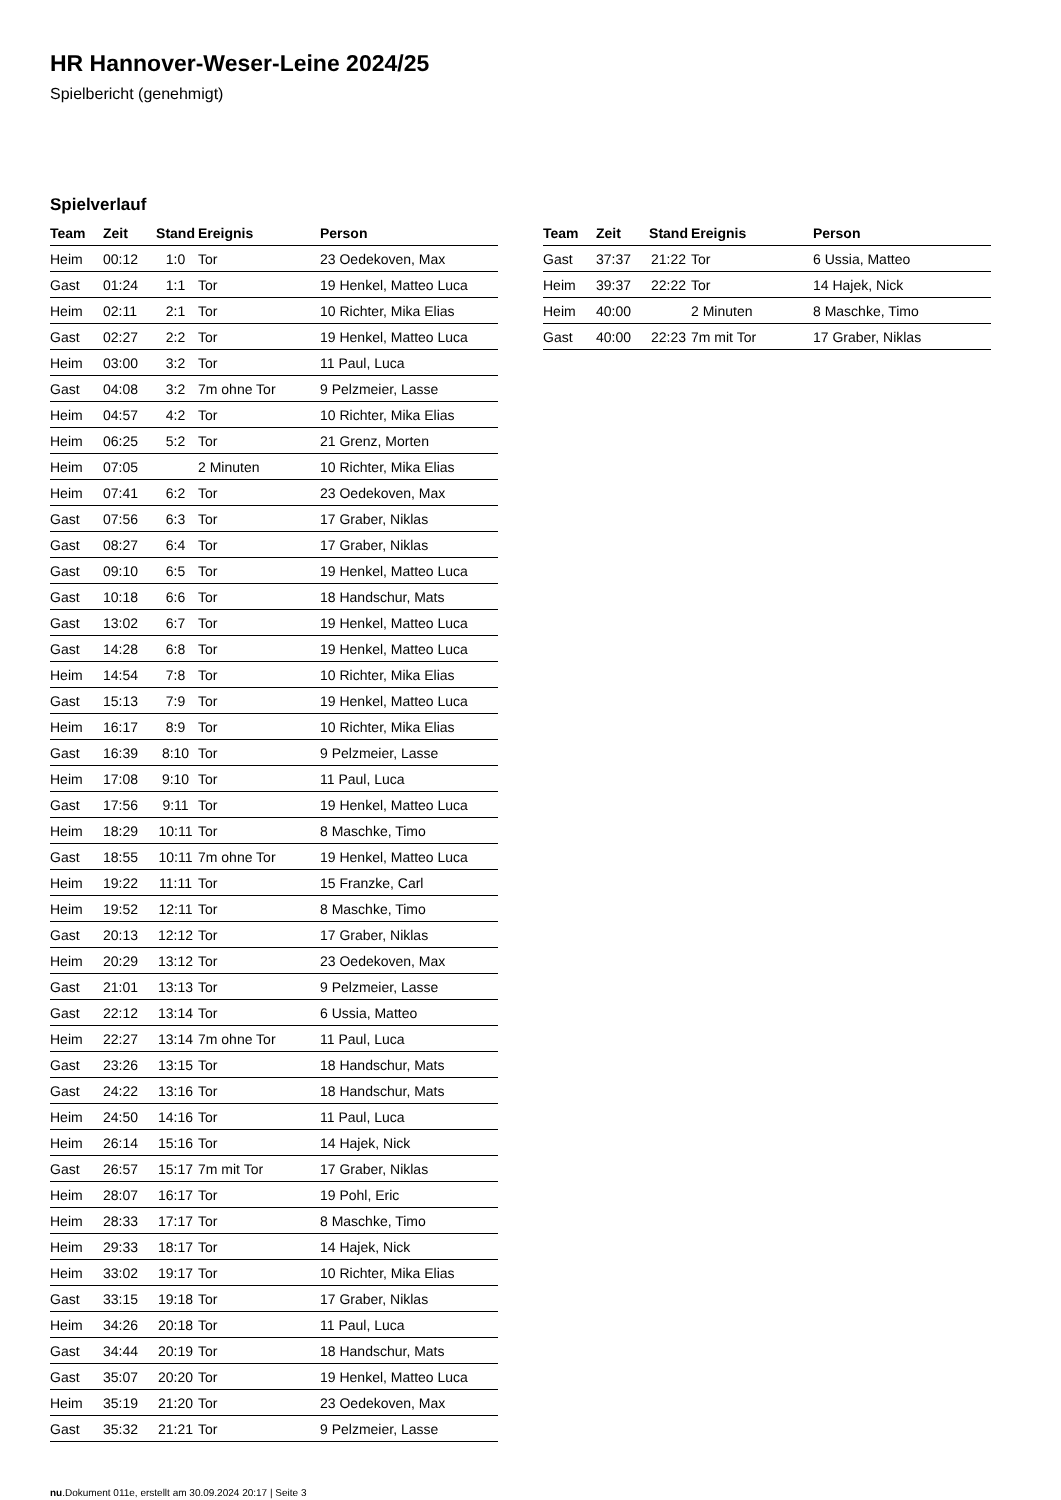HR Hannover-Weser-Leine 2024/25
Spielbericht (genehmigt)
Spielverlauf
| Team | Zeit | Stand | Ereignis | Person |
| --- | --- | --- | --- | --- |
| Heim | 00:12 | 1:0 | Tor | 23 Oedekoven, Max |
| Gast | 01:24 | 1:1 | Tor | 19 Henkel, Matteo Luca |
| Heim | 02:11 | 2:1 | Tor | 10 Richter, Mika Elias |
| Gast | 02:27 | 2:2 | Tor | 19 Henkel, Matteo Luca |
| Heim | 03:00 | 3:2 | Tor | 11 Paul, Luca |
| Gast | 04:08 | 3:2 | 7m ohne Tor | 9 Pelzmeier, Lasse |
| Heim | 04:57 | 4:2 | Tor | 10 Richter, Mika Elias |
| Heim | 06:25 | 5:2 | Tor | 21 Grenz, Morten |
| Heim | 07:05 | | 2 Minuten | 10 Richter, Mika Elias |
| Heim | 07:41 | 6:2 | Tor | 23 Oedekoven, Max |
| Gast | 07:56 | 6:3 | Tor | 17 Graber, Niklas |
| Gast | 08:27 | 6:4 | Tor | 17 Graber, Niklas |
| Gast | 09:10 | 6:5 | Tor | 19 Henkel, Matteo Luca |
| Gast | 10:18 | 6:6 | Tor | 18 Handschur, Mats |
| Gast | 13:02 | 6:7 | Tor | 19 Henkel, Matteo Luca |
| Gast | 14:28 | 6:8 | Tor | 19 Henkel, Matteo Luca |
| Heim | 14:54 | 7:8 | Tor | 10 Richter, Mika Elias |
| Gast | 15:13 | 7:9 | Tor | 19 Henkel, Matteo Luca |
| Heim | 16:17 | 8:9 | Tor | 10 Richter, Mika Elias |
| Gast | 16:39 | 8:10 | Tor | 9 Pelzmeier, Lasse |
| Heim | 17:08 | 9:10 | Tor | 11 Paul, Luca |
| Gast | 17:56 | 9:11 | Tor | 19 Henkel, Matteo Luca |
| Heim | 18:29 | 10:11 | Tor | 8 Maschke, Timo |
| Gast | 18:55 | 10:11 | 7m ohne Tor | 19 Henkel, Matteo Luca |
| Heim | 19:22 | 11:11 | Tor | 15 Franzke, Carl |
| Heim | 19:52 | 12:11 | Tor | 8 Maschke, Timo |
| Gast | 20:13 | 12:12 | Tor | 17 Graber, Niklas |
| Heim | 20:29 | 13:12 | Tor | 23 Oedekoven, Max |
| Gast | 21:01 | 13:13 | Tor | 9 Pelzmeier, Lasse |
| Gast | 22:12 | 13:14 | Tor | 6 Ussia, Matteo |
| Heim | 22:27 | 13:14 | 7m ohne Tor | 11 Paul, Luca |
| Gast | 23:26 | 13:15 | Tor | 18 Handschur, Mats |
| Gast | 24:22 | 13:16 | Tor | 18 Handschur, Mats |
| Heim | 24:50 | 14:16 | Tor | 11 Paul, Luca |
| Heim | 26:14 | 15:16 | Tor | 14 Hajek, Nick |
| Gast | 26:57 | 15:17 | 7m mit Tor | 17 Graber, Niklas |
| Heim | 28:07 | 16:17 | Tor | 19 Pohl, Eric |
| Heim | 28:33 | 17:17 | Tor | 8 Maschke, Timo |
| Heim | 29:33 | 18:17 | Tor | 14 Hajek, Nick |
| Heim | 33:02 | 19:17 | Tor | 10 Richter, Mika Elias |
| Gast | 33:15 | 19:18 | Tor | 17 Graber, Niklas |
| Heim | 34:26 | 20:18 | Tor | 11 Paul, Luca |
| Gast | 34:44 | 20:19 | Tor | 18 Handschur, Mats |
| Gast | 35:07 | 20:20 | Tor | 19 Henkel, Matteo Luca |
| Heim | 35:19 | 21:20 | Tor | 23 Oedekoven, Max |
| Gast | 35:32 | 21:21 | Tor | 9 Pelzmeier, Lasse |
| Team | Zeit | Stand | Ereignis | Person |
| --- | --- | --- | --- | --- |
| Gast | 37:37 | 21:22 | Tor | 6 Ussia, Matteo |
| Heim | 39:37 | 22:22 | Tor | 14 Hajek, Nick |
| Heim | 40:00 | | 2 Minuten | 8 Maschke, Timo |
| Gast | 40:00 | 22:23 | 7m mit Tor | 17 Graber, Niklas |
nu.Dokument 011e, erstellt am 30.09.2024 20:17 | Seite 3